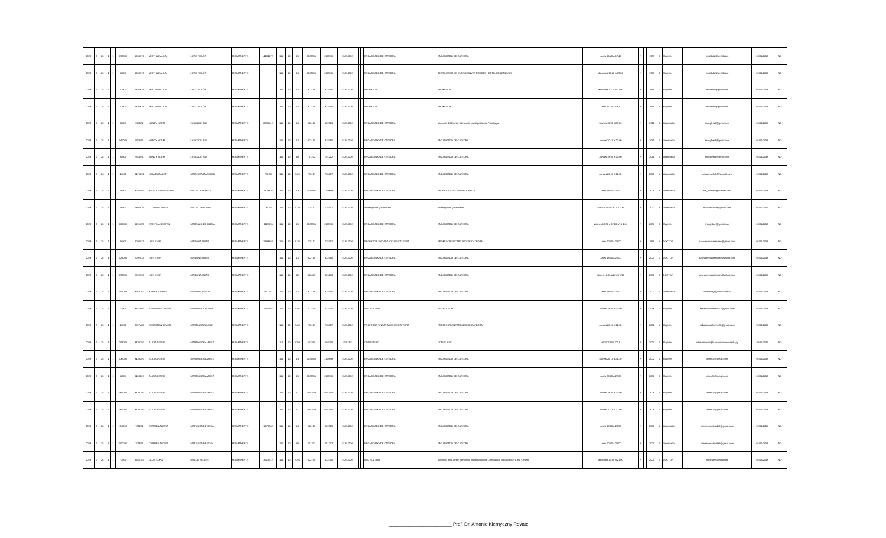| 2023 | 2 | 28 | 4 | 1 | 198000 | 1380676 | MIRTHA DALILA | LUGO ROLÓN | PERMANENTE | 4104172 | 111 | 10 | L16 | 1129936 | 1129936 | SUELDOS | | | ENCARGADO DE CATEDRA | ENCARGADO DE CATEDRA | Lunes 15:40 a 17:40 | N | | 1999 | 1 | Magister | midaluka@gmail.com | 01/01/2018 | | NO | |
| 2023 | 2 | 28 | 4 | 1 | 6000 | 1380676 | MIRTHA DALILA | LUGO ROLÓN | PERMANENTE | | 111 | 10 | L16 | 1129936 | 1129936 | SUELDOS | | | ENCARGADO DE CATEDRA | INSTRUCTOR DE CURSOS INVESTIGADOR - DPTO. DE LENGUAS. | Miércoles 15:20 a 19:20 | N | | 1999 | 1 | Magister | midaluka@gmail.com | 01/01/2018 | | NO | |
| 2023 | 2 | 28 | 4 | 1 | 67000 | 1380676 | MIRTHA DALILA | LUGO ROLÓN | PERMANENTE | | 111 | 10 | L10 | 922150 | 922150 | SUELDOS | | | PROFESOR | PROFESOR | Miércoles 20:10 a 22:00 | N | | 1999 | 2 | Magister | midaluka@gmail.com | 01/01/2018 | | NO | |
| 2023 | 2 | 28 | 4 | 1 | 61000 | 1380676 | MIRTHA DALILA | LUGO ROLÓN | PERMANENTE | | 111 | 10 | L10 | 922150 | 922150 | SUELDOS | | | PROFESOR | PROFESOR | Lunes 17:20 a 19:20 | N | | 1999 | 1 | Magister | midaluka@gmail.com | 01/01/2018 | | NO | |
| 2023 | 2 | 28 | 4 | 1 | 5000 | 957571 | NANCY NOEMI | LYSAK DE ZUB | PERMANENTE | 2595512 | 111 | 10 | L10 | 922150 | 922150 | SUELDOS | | | ENCARGADO DE CATEDRA | Miembro del Comité Asesor de Investigaciones-Psicología | Martes 18:00 a 20:00 | N | | 2011 | 1 | Licenciado | nancylysak@gmail.com | 01/01/2018 | | NO | |
| 2023 | 2 | 28 | 4 | 1 | 142000 | 957571 | NANCY NOEMI | LYSAK DE ZUB | PERMANENTE | | 111 | 10 | L10 | 922150 | 922150 | SUELDOS | | | ENCARGADO DE CATEDRA | ENCARGADO DE CATEDRA | Jueves 20:10 a 22:00 | N | | 2011 | 1 | Licenciado | nancylysak@gmail.com | 01/01/2018 | | NO | |
| 2023 | 2 | 28 | 4 | 1 | 35000 | 957571 | NANCY NOEMI | LYSAK DE ZUB | PERMANENTE | | 111 | 10 | L08 | 751212 | 751212 | SUELDOS | | | ENCARGADO DE CATEDRA | ENCARGADO DE CATEDRA | Jueves 18:00 a 20:00 | N | | 2011 | 1 | Licenciado | nancylysak@gmail.com | 01/01/2018 | | NO | |
| 2023 | 2 | 28 | 4 | 1 | 48000 | 3476592 | LIDIA ELIZABETH | MACHUCA MACHADO | PERMANENTE | 735157 | 111 | 10 | U20 | 735157 | 735157 | SUELDOS | | | ENCARGADO DE CATEDRA | ENCARGADO DE CATEDRA | Jueves 20:10 a 22:00 | N | | 2003 | 4 | Licenciado | nena.machuk@hotmail.com | 01/01/2018 | | NO | |
| 2023 | 2 | 28 | 4 | 1 | 40000 | 3032585 | FATIMA MARIA LAURA | MACIEL BARBOZA | PERMANENTE | 1129936 | 111 | 10 | L16 | 1129936 | 1129936 | SUELDOS | | | ENCARGADO DE CATEDRA | PROYECTISTAS EXTENSIONISTA | Lunes 18:00 a 20:00 | N | | 2009 | 4 | Licenciado | fati_macielb@hotmail.com | 01/01/2018 | | NO | |
| 2023 | 2 | 28 | 4 | 1 | 48000 | 1305429 | CLOTILDE OLIVA | MACIEL LEZCANO | PERMANENTE | 735157 | 111 | 10 | U20 | 735157 | 735157 | SUELDOS | | | Investigación y Extensión | Investigación y Extensión | Sábado de 07:30 a 11:00 | N | | 2022 | 4 | Licenciado | macielclotilde@gmail.com | 01/07/2022 | | NO | |
| 2023 | 2 | 28 | 4 | 1 | 106000 | 1196739 | CRISTINA BEATRIZ | MADRAZO DE OJEDA | PERMANENTE | 1129936 | 111 | 10 | L16 | 1129936 | 1129936 | SUELDOS | | | ENCARGADO DE CATEDRA | ENCARGADO DE CATEDRA | Viernes 18:00 a 22:00 c/15 días | N | | 2008 | 1 | Magister | crisojedam@gmail.com | 01/01/2018 | | NO | |
| 2023 | 2 | 28 | 4 | 1 | 48000 | 2092833 | LUIS EVER | MAIDANA ARIAS | PERMANENTE | 2483940 | 111 | 10 | U20 | 735157 | 735157 | SUELDOS | | | PROFESOR ENCARGADO DE CATEDRA | PROFESOR ENCARGADO DE CATEDRA | Lunes 20:10 a 22:00 | N | | 1998 | 4 | DOCTOR | luisevermaidanaarias@yahoo.com | 01/01/2018 | | NO | |
| 2023 | 2 | 28 | 4 | 1 | 123000 | 2092833 | LUIS EVER | MAIDANA ARIAS | PERMANENTE | | 111 | 10 | L10 | 922150 | 922150 | SUELDOS | | | ENCARGADO DE CATEDRA | ENCARGADO DE CATEDRA | Lunes 18:00 a 20:00 | N | | 2001 | 3 | DOCTOR | luisevermaidanaarias@yahoo.com | 01/01/2018 | | NO | |
| 2023 | 2 | 28 | 4 | 1 | 192000 | 2092833 | LUIS EVER | MAIDANA ARIAS | PERMANENTE | | 111 | 10 | L09 | 826633 | 826633 | SUELDOS | | | ENCARGADO DE CATEDRA | ENCARGADO DE CATEDRA | Martes 18:00 a 22:00 c/15 | N | | 2001 | 3 | DOCTOR | luisevermaidanaarias@yahoo.com | 01/01/2018 | | NO | |
| 2023 | 2 | 28 | 4 | 1 | 101000 | 3565292 | YENNY JOHANA | MAIDANA BENITEZ | PERMANENTE | 922150 | 111 | 10 | L10 | 922150 | 922150 | SUELDOS | | | ENCARGADO DE CATEDRA | ENCARGADO DE CATEDRA | Lunes 18:00 a 20:00 | N | | 2007 | 1 | Licenciado | miayenny@yahoo.com.ar | 01/01/2018 | | NO | |
| 2023 | 2 | 28 | 4 | 1 | 73000 | 3827455 | SEBASTIAN JAVIER | MARTINEZ COLMAN | PERMANENTE | 1357857 | 111 | 10 | U94 | 622700 | 622700 | SUELDOS | | | INSTRUCTOR | INSTRUCTOR | Jueves 18:00 a 20:00 | N | | 2016 | 3 | Magister | sebastiancolman123@gmail.com | 01/01/2018 | | NO | |
| 2023 | 2 | 28 | 4 | 1 | 48000 | 3827455 | SEBASTIAN JAVIER | MARTINEZ COLMAN | PERMANENTE | | 111 | 10 | U20 | 735157 | 735157 | SUELDOS | | | PROFESOR ENCARGADO DE CATEDRA | PROFESOR ENCARGADO DE CATEDRA | Jueves 20:10 a 22:00 | N | | 2002 | 4 | Magister | sebastiancolman123@gmail.com | 01/01/2018 | | NO | |
| 2023 | 2 | 28 | 4 | 1 | 203000 | 3438207 | ALICIA ESTER | MARTINEZ RAMIREZ | PERMANENTE | | 112 | 10 | CO2 | 503300 | 503300 | DIETAS | | | CONSEJERO | CONSEJERO | MIERCOLES C/15 | N | | 2021 | 1 | Magister | administracio@humanidades.uni.edu.py | 01/11/2021 | | NO | |
| 2023 | 2 | 28 | 4 | 1 | 138000 | 3438207 | ALICIA ESTER | MARTINEZ RAMIREZ | PERMANENTE | | 111 | 10 | L16 | 1129936 | 1129936 | SUELDOS | | | ENCARGADO DE CATEDRA | ENCARGADO DE CATEDRA | Martes 20:10 a 21:30 | N | | 2002 | 1 | Magister | aemr05@gmail.com | 01/01/2018 | | NO | |
| 2023 | 2 | 28 | 4 | 1 | 6000 | 3438207 | ALICIA ESTER | MARTINEZ RAMIREZ | PERMANENTE | | 111 | 10 | L16 | 1129936 | 1129936 | SUELDOS | | | ENCARGADO DE CATEDRA | ENCARGADO DE CATEDRA | Lunes 20:10 a 22:00 | N | | 2006 | 1 | Magister | aemr05@gmail.com | 01/01/2018 | | NO | |
| 2023 | 2 | 28 | 4 | 1 | 161000 | 3438207 | ALICIA ESTER | MARTINEZ RAMIREZ | PERMANENTE | | 111 | 10 | L13 | 1020558 | 1020558 | SUELDOS | | | ENCARGADO DE CATEDRA | ENCARGADO DE CATEDRA | Jueves 18:00 a 20:00 | N | | 2006 | 1 | Magister | aemr05@gmail.com | 01/01/2018 | | NO | |
| 2023 | 2 | 28 | 4 | 1 | 162000 | 3438207 | ALICIA ESTER | MARTINEZ RAMIREZ | PERMANENTE | | 111 | 10 | L13 | 1020558 | 1020558 | SUELDOS | | | ENCARGADO DE CATEDRA | ENCARGADO DE CATEDRA | Jueves 20:10 A 22:00 | N | | 2006 | 1 | Magister | aemr05@gmail.com | 01/01/2018 | | NO | |
| 2023 | 2 | 28 | 4 | 1 | 110000 | 705521 | CARMEN ALCIRA | MATIAUDA DE SOSA | PERMANENTE | 1673362 | 111 | 10 | L10 | 922150 | 922150 | SUELDOS | | | ENCARGADO DE CATEDRA | ENCARGADO DE CATEDRA | Lunes 18:00 a 20:00 | N | | 2001 | 1 | Licenciado | carmen.matiauda9@gmail.com | 01/01/2018 | | NO | |
| 2023 | 2 | 28 | 4 | 1 | 100000 | 705521 | CARMEN ALCIRA | MATIAUDA DE SOSA | PERMANENTE | | 111 | 10 | L08 | 751212 | 751212 | SUELDOS | | | ENCARGADO DE CATEDRA | ENCARGADO DE CATEDRA | Lunes 20:10 a 22:00 | N | | 2001 | 1 | Licenciado | carmen.matiauda9@gmail.com | 01/01/2018 | | NO | |
| 2023 | 2 | 28 | 4 | 1 | 73000 | 1556153 | OLGA SOFIA | MAZUR SELEST | PERMANENTE | 3218212 | 111 | 10 | U94 | 622700 | 622700 | SUELDOS | | | INSTRUCTOR | Miembro del Comité Asesor de Investigaciones-Ciencias de la Educación-Casa Central | Miércoles 17:00 a 21:00 | N | | 2000 | 1 | DOCTOR | sofimaz@hotmail.es | 01/01/2018 | | NO | |
________________________ Prof. Dr. Antonio Kiernyezny Rovate